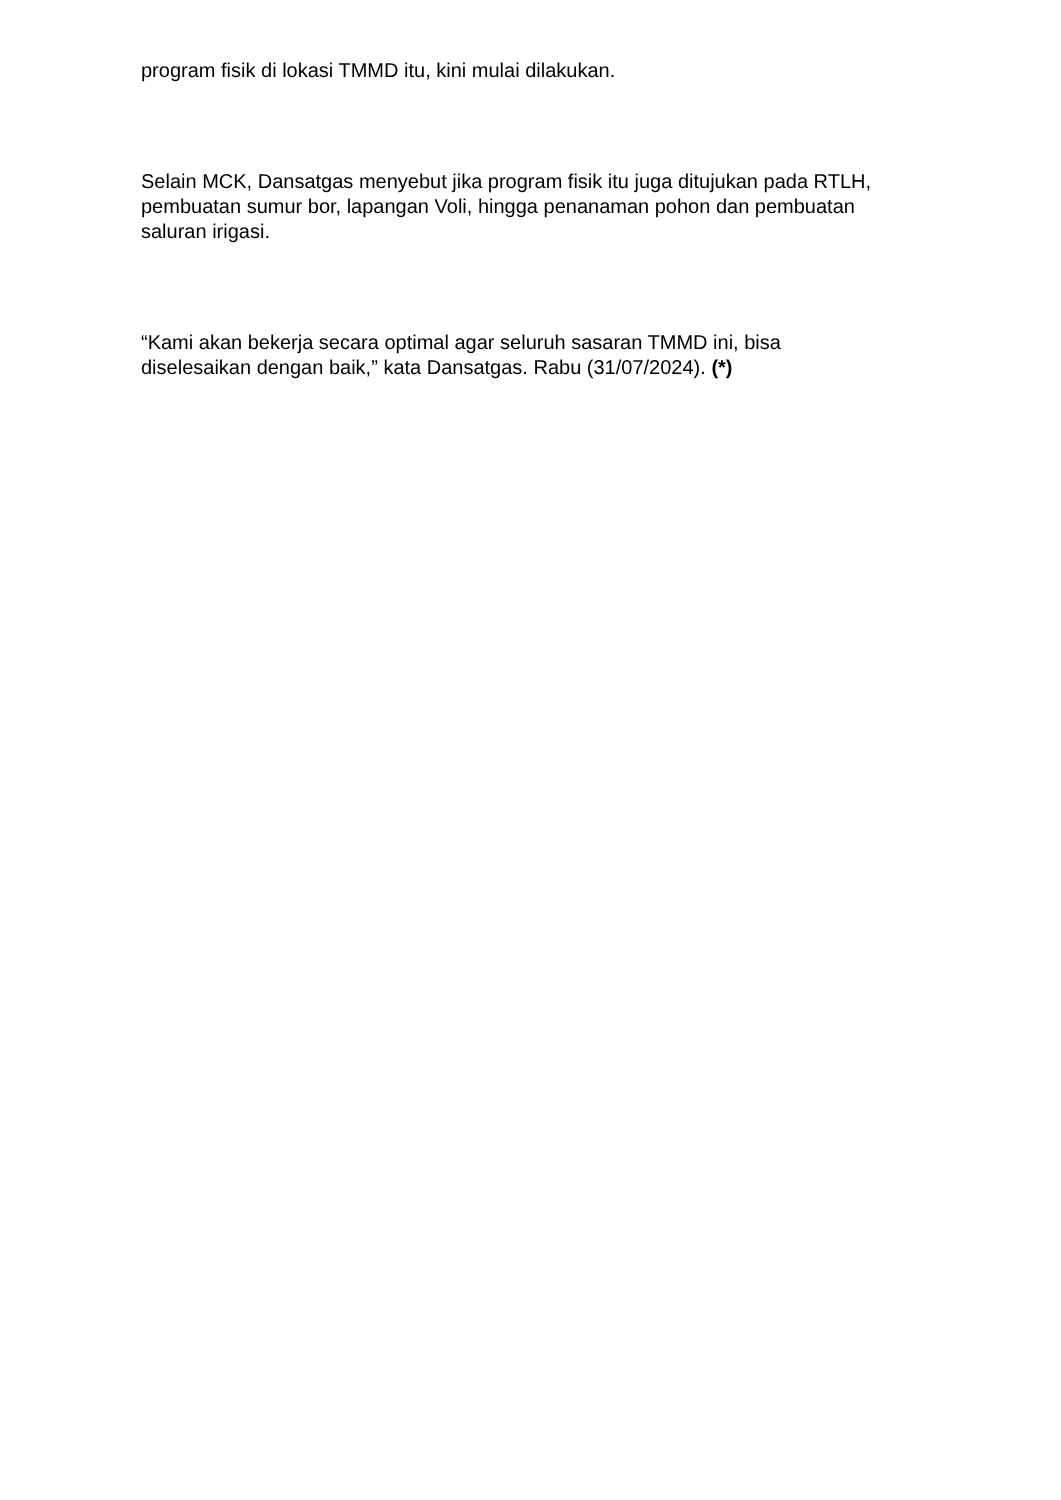program fisik di lokasi TMMD itu, kini mulai dilakukan.
Selain MCK, Dansatgas menyebut jika program fisik itu juga ditujukan pada RTLH, pembuatan sumur bor, lapangan Voli, hingga penanaman pohon dan pembuatan saluran irigasi.
“Kami akan bekerja secara optimal agar seluruh sasaran TMMD ini, bisa diselesaikan dengan baik,” kata Dansatgas. Rabu (31/07/2024). (*)